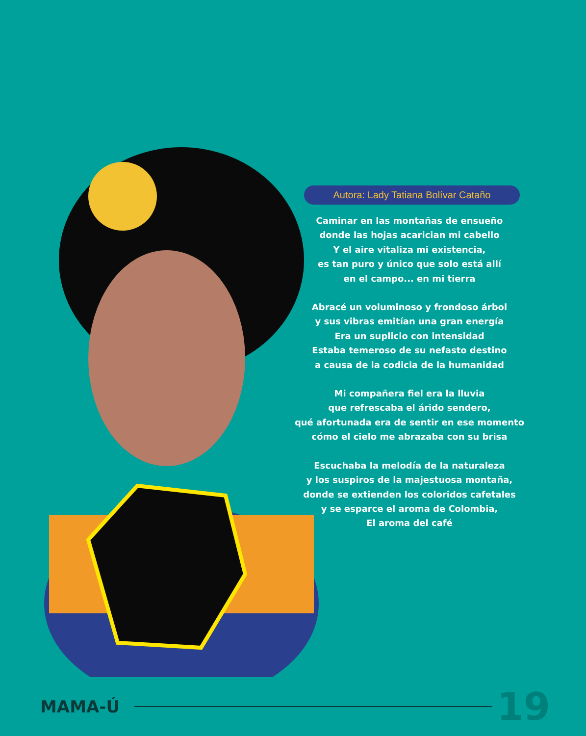Autora: Lady Tatiana Bolívar Cataño
Caminar en las montañas de ensueño
donde las hojas acarician mi cabello
Y el aire vitaliza mi existencia,
es tan puro y único que solo está allí
en el campo... en mi tierra
Abracé un voluminoso y frondoso árbol
y sus vibras emitían una gran energía
Era un suplicio con intensidad
Estaba temeroso de su nefasto destino
a causa de la codicia de la humanidad
Mi compañera fiel era la lluvia
que refrescaba el árido sendero,
qué afortunada era de sentir en ese momento
cómo el cielo me abrazaba con su brisa
Escuchaba la melodía de la naturaleza
y los suspiros de la majestuosa montaña,
donde se extienden los coloridos cafetales
y se esparce el aroma de Colombia,
El aroma del café
MAMA-Ú 19